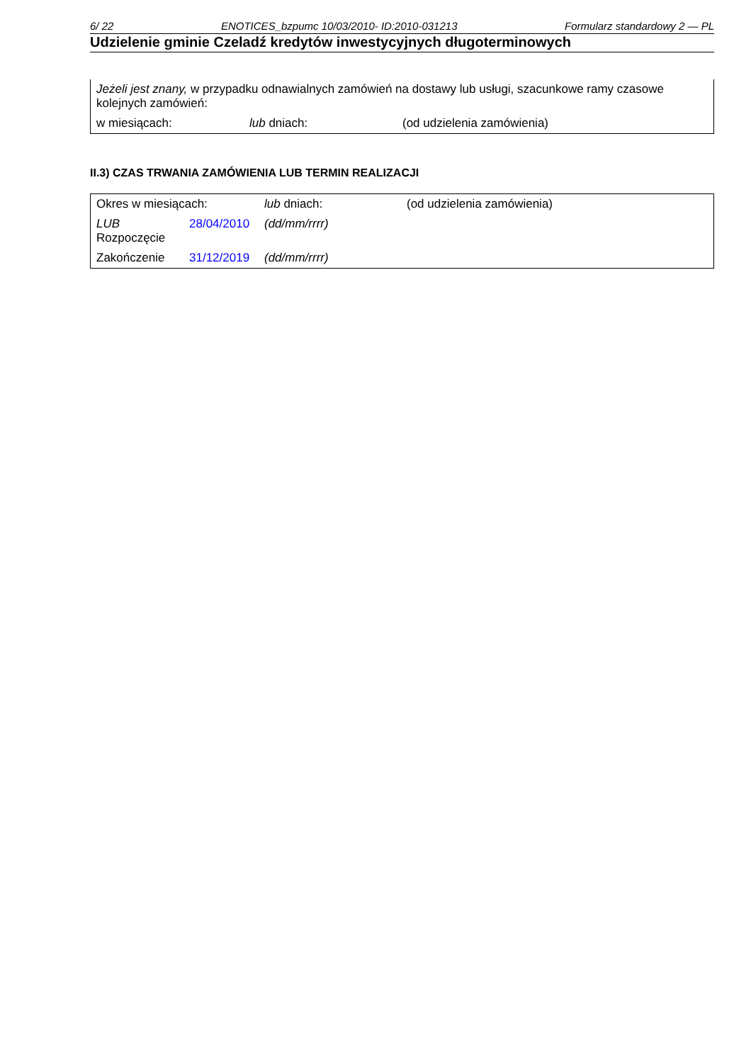6/ 22 ENOTICES_bzpumc 10/03/2010- ID:2010-031213 Formularz standardowy 2 — PL
Udzielenie gminie Czeladź kredytów inwestycyjnych długoterminowych
| Jeżeli jest znany, w przypadku odnawialnych zamówień na dostawy lub usługi, szacunkowe ramy czasowe kolejnych zamówień: | | |
| w miesiącach: | lub dniach: | (od udzielenia zamówienia) |
II.3) CZAS TRWANIA ZAMÓWIENIA LUB TERMIN REALIZACJI
| Okres w miesiącach: | | lub dniach: | (od udzielenia zamówienia) |
| LUB Rozpoczęcie | 28/04/2010 | (dd/mm/rrrr) | |
| Zakończenie | 31/12/2019 | (dd/mm/rrrr) | |